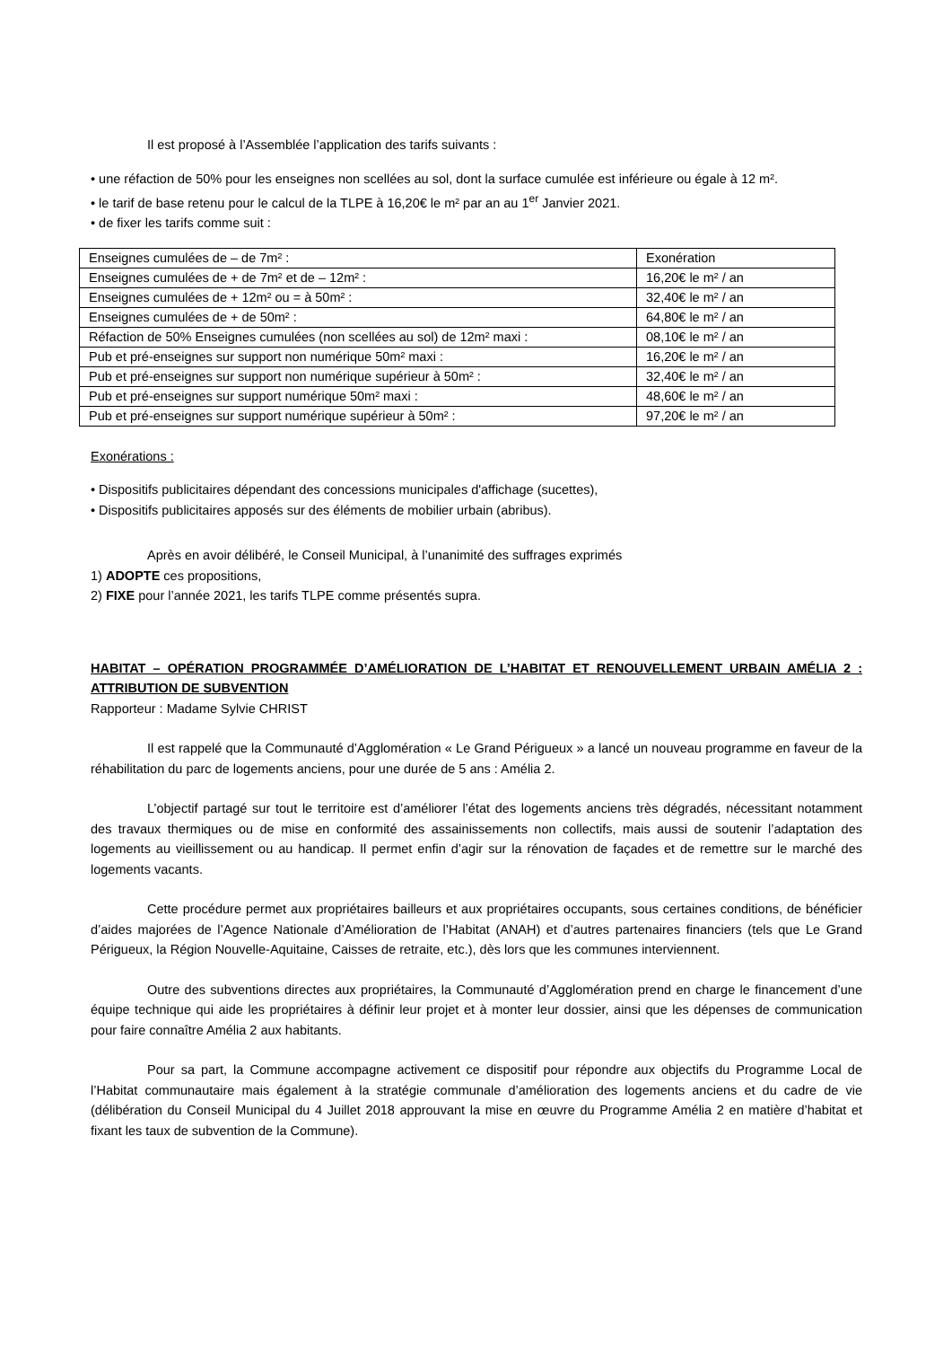Il est proposé à l’Assemblée l’application des tarifs suivants :
• une réfaction de 50% pour les enseignes non scellées au sol, dont la surface cumulée est inférieure ou égale à 12 m².
• le tarif de base retenu pour le calcul de la TLPE à 16,20€ le m² par an au 1<sup>er</sup> Janvier 2021.
• de fixer les tarifs comme suit :
| Enseignes cumulées de – de 7m² : | Exonération |
| Enseignes cumulées de + de 7m² et de – 12m² : | 16,20€ le m² / an |
| Enseignes cumulées de + 12m² ou = à 50m² : | 32,40€ le m² / an |
| Enseignes cumulées de + de 50m² : | 64,80€ le m² / an |
| Réfaction de 50% Enseignes cumulées (non scellées au sol) de 12m² maxi : | 08,10€ le m² / an |
| Pub et pré-enseignes sur support non numérique 50m² maxi : | 16,20€ le m² / an |
| Pub et pré-enseignes sur support non numérique supérieur à 50m² : | 32,40€ le m² / an |
| Pub et pré-enseignes sur support numérique 50m² maxi : | 48,60€ le m² / an |
| Pub et pré-enseignes sur support numérique supérieur à 50m² : | 97,20€ le m² / an |
Exonérations :
• Dispositifs publicitaires dépendant des concessions municipales d'affichage (sucettes),
• Dispositifs publicitaires apposés sur des éléments de mobilier urbain (abribus).
Après en avoir délibéré, le Conseil Municipal, à l’unanimité des suffrages exprimés
1) ADOPTE ces propositions,
2) FIXE pour l’année 2021, les tarifs TLPE comme présentés supra.
HABITAT – OPÉRATION PROGRAMMÉE D’AMÉLIORATION DE L’HABITAT ET RENOUVELLEMENT URBAIN AMÉLIA 2 : ATTRIBUTION DE SUBVENTION
Rapporteur : Madame Sylvie CHRIST
Il est rappelé que la Communauté d’Agglomération « Le Grand Périgueux » a lancé un nouveau programme en faveur de la réhabilitation du parc de logements anciens, pour une durée de 5 ans : Amélia 2.
L’objectif partagé sur tout le territoire est d’améliorer l’état des logements anciens très dégradés, nécessitant notamment des travaux thermiques ou de mise en conformité des assainissements non collectifs, mais aussi de soutenir l’adaptation des logements au vieillissement ou au handicap. Il permet enfin d’agir sur la rénovation de façades et de remettre sur le marché des logements vacants.
Cette procédure permet aux propriétaires bailleurs et aux propriétaires occupants, sous certaines conditions, de bénéficier d’aides majorées de l’Agence Nationale d’Amélioration de l’Habitat (ANAH) et d’autres partenaires financiers (tels que Le Grand Périgueux, la Région Nouvelle-Aquitaine, Caisses de retraite, etc.), dès lors que les communes interviennent.
Outre des subventions directes aux propriétaires, la Communauté d’Agglomération prend en charge le financement d’une équipe technique qui aide les propriétaires à définir leur projet et à monter leur dossier, ainsi que les dépenses de communication pour faire connaître Amélia 2 aux habitants.
Pour sa part, la Commune accompagne activement ce dispositif pour répondre aux objectifs du Programme Local de l’Habitat communautaire mais également à la stratégie communale d’amélioration des logements anciens et du cadre de vie (délibération du Conseil Municipal du 4 Juillet 2018 approuvant la mise en œuvre du Programme Amélia 2 en matière d’habitat et fixant les taux de subvention de la Commune).